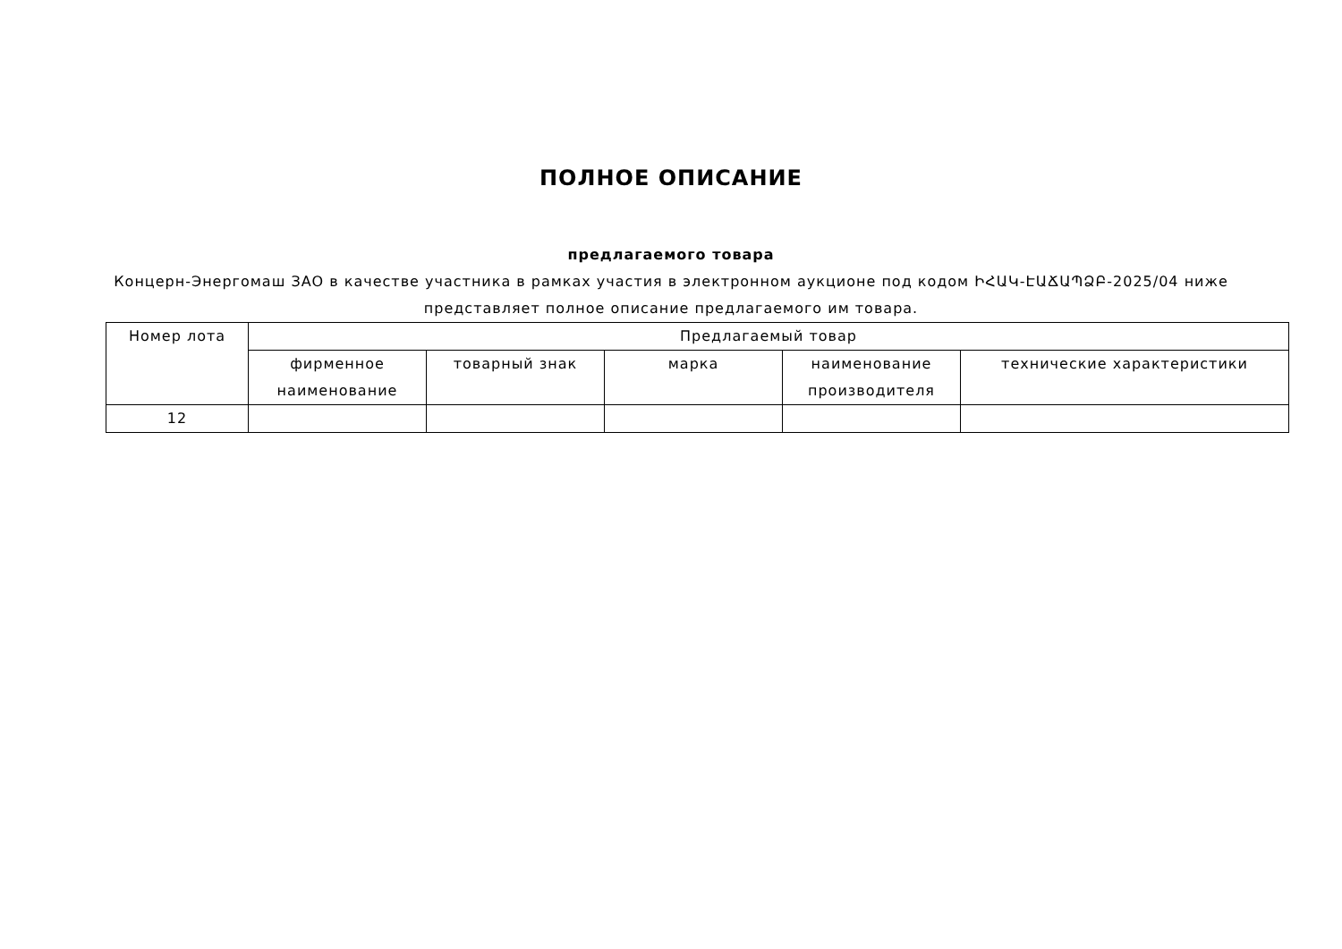ПОЛНОЕ ОПИСАНИЕ
предлагаемого товара
Концерн-Энергомаш ЗАО в качестве участника в рамках участия в электронном аукционе под кодом ԻՀԱԿ-ԷԱՃԱՊՁԲ-2025/04 ниже представляет полное описание предлагаемого им товара.
| Номер лота | Предлагаемый товар | | | | |
| --- | --- | --- | --- | --- | --- |
| | фирменное наименование | товарный знак | марка | наименование производителя | технические характеристики |
| 12 | | | | | |